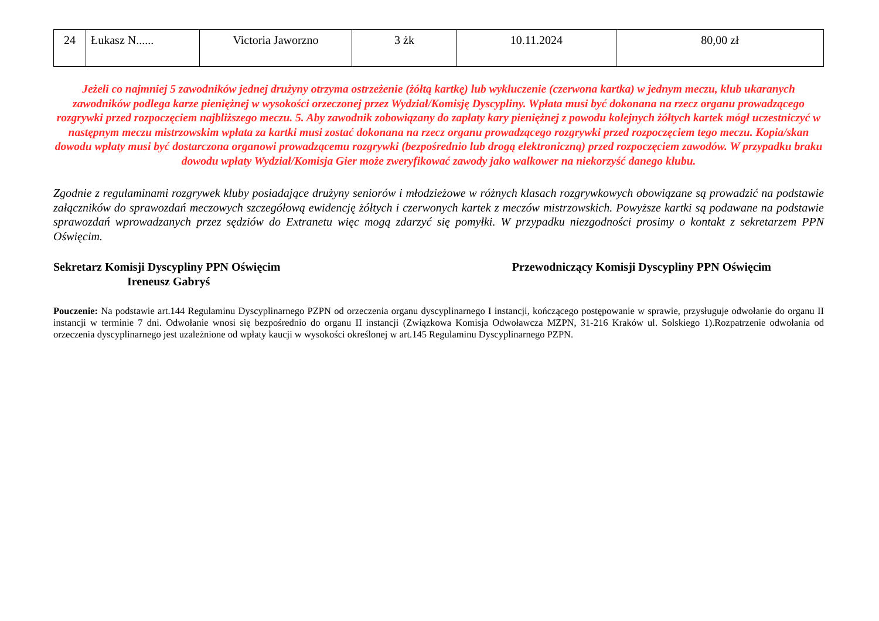| 24 | Łukasz N...... | Victoria Jaworzno | 3 żk | 10.11.2024 | 80,00 zł |
Jeżeli co najmniej 5 zawodników jednej drużyny otrzyma ostrzeżenie (żółtą kartkę) lub wykluczenie (czerwona kartka) w jednym meczu, klub ukaranych zawodników podlega karze pieniężnej w wysokości orzeczonej przez Wydział/Komisję Dyscypliny. Wpłata musi być dokonana na rzecz organu prowadzącego rozgrywki przed rozpoczęciem najbliższego meczu. 5. Aby zawodnik zobowiązany do zapłaty kary pieniężnej z powodu kolejnych żółtych kartek mógł uczestniczyć w następnym meczu mistrzowskim wpłata za kartki musi zostać dokonana na rzecz organu prowadzącego rozgrywki przed rozpoczęciem tego meczu. Kopia/skan dowodu wpłaty musi być dostarczona organowi prowadzącemu rozgrywki (bezpośrednio lub drogą elektroniczną) przed rozpoczęciem zawodów. W przypadku braku dowodu wpłaty Wydział/Komisja Gier może zweryfikować zawody jako walkower na niekorzyść danego klubu.
Zgodnie z regulaminami rozgrywek kluby posiadające drużyny seniorów i młodzieżowe w różnych klasach rozgrywkowych obowiązane są prowadzić na podstawie załączników do sprawozdań meczowych szczegółową ewidencję żółtych i czerwonych kartek z meczów mistrzowskich. Powyższe kartki są podawane na podstawie sprawozdań wprowadzanych przez sędziów do Extranetu więc mogą zdarzyć się pomyłki. W przypadku niezgodności prosimy o kontakt z sekretarzem PPN Oświęcim.
Sekretarz Komisji Dyscypliny PPN Oświęcim
Ireneusz Gabryś
Przewodniczący Komisji Dyscypliny PPN Oświęcim
Pouczenie: Na podstawie art.144 Regulaminu Dyscyplinarnego PZPN od orzeczenia organu dyscyplinarnego I instancji, kończącego postępowanie w sprawie, przysługuje odwołanie do organu II instancji w terminie 7 dni. Odwołanie wnosi się bezpośrednio do organu II instancji (Związkowa Komisja Odwoławcza MZPN, 31-216 Kraków ul. Solskiego 1).Rozpatrzenie odwołania od orzeczenia dyscyplinarnego jest uzależnione od wpłaty kaucji w wysokości określonej w art.145 Regulaminu Dyscyplinarnego PZPN.